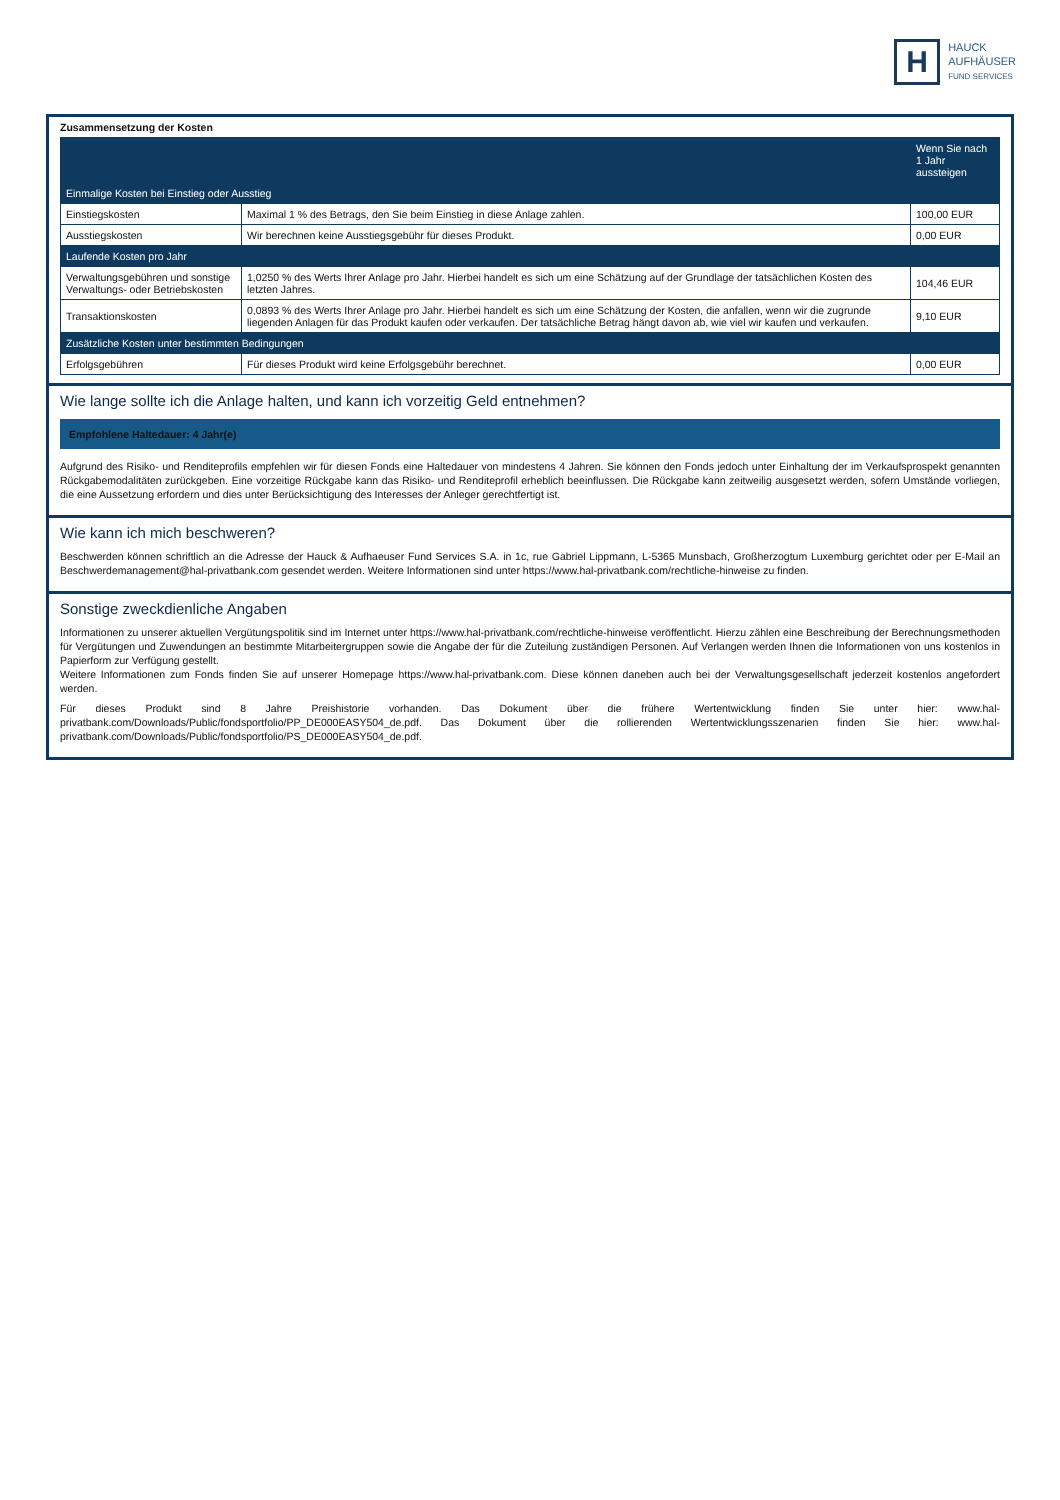H
HAUCK
AUFHÄUSER
FUND SERVICES
Zusammensetzung der Kosten
| | | Wenn Sie nach 1 Jahr aussteigen |
| --- | --- | --- |
| Einmalige Kosten bei Einstieg oder Ausstieg | | |
| Einstiegskosten | Maximal 1 % des Betrags, den Sie beim Einstieg in diese Anlage zahlen. | 100,00 EUR |
| Ausstiegskosten | Wir berechnen keine Ausstiegsgebühr für dieses Produkt. | 0,00 EUR |
| Laufende Kosten pro Jahr | | |
| Verwaltungsgebühren und sonstige Verwaltungs- oder Betriebskosten | 1,0250 % des Werts Ihrer Anlage pro Jahr. Hierbei handelt es sich um eine Schätzung auf der Grundlage der tatsächlichen Kosten des letzten Jahres. | 104,46 EUR |
| Transaktionskosten | 0,0893 % des Werts Ihrer Anlage pro Jahr. Hierbei handelt es sich um eine Schätzung der Kosten, die anfallen, wenn wir die zugrunde liegenden Anlagen für das Produkt kaufen oder verkaufen. Der tatsächliche Betrag hängt davon ab, wie viel wir kaufen und verkaufen. | 9,10 EUR |
| Zusätzliche Kosten unter bestimmten Bedingungen | | |
| Erfolgsgebühren | Für dieses Produkt wird keine Erfolgsgebühr berechnet. | 0,00 EUR |
Wie lange sollte ich die Anlage halten, und kann ich vorzeitig Geld entnehmen?
Empfohlene Haltedauer: 4 Jahr(e)
Aufgrund des Risiko- und Renditeprofils empfehlen wir für diesen Fonds eine Haltedauer von mindestens 4 Jahren. Sie können den Fonds jedoch unter Einhaltung der im Verkaufsprospekt genannten Rückgabemodalitäten zurückgeben. Eine vorzeitige Rückgabe kann das Risiko- und Renditeprofil erheblich beeinflussen. Die Rückgabe kann zeitweilig ausgesetzt werden, sofern Umstände vorliegen, die eine Aussetzung erfordern und dies unter Berücksichtigung des Interesses der Anleger gerechtfertigt ist.
Wie kann ich mich beschweren?
Beschwerden können schriftlich an die Adresse der Hauck & Aufhaeuser Fund Services S.A. in 1c, rue Gabriel Lippmann, L-5365 Munsbach, Großherzogtum Luxemburg gerichtet oder per E-Mail an Beschwerdemanagement@hal-privatbank.com gesendet werden. Weitere Informationen sind unter https://www.hal-privatbank.com/rechtliche-hinweise zu finden.
Sonstige zweckdienliche Angaben
Informationen zu unserer aktuellen Vergütungspolitik sind im Internet unter https://www.hal-privatbank.com/rechtliche-hinweise veröffentlicht. Hierzu zählen eine Beschreibung der Berechnungsmethoden für Vergütungen und Zuwendungen an bestimmte Mitarbeitergruppen sowie die Angabe der für die Zuteilung zuständigen Personen. Auf Verlangen werden Ihnen die Informationen von uns kostenlos in Papierform zur Verfügung gestellt.
Weitere Informationen zum Fonds finden Sie auf unserer Homepage https://www.hal-privatbank.com. Diese können daneben auch bei der Verwaltungsgesellschaft jederzeit kostenlos angefordert werden.
Für dieses Produkt sind 8 Jahre Preishistorie vorhanden. Das Dokument über die frühere Wertentwicklung finden Sie unter hier: www.hal-privatbank.com/Downloads/Public/fondsportfolio/PP_DE000EASY504_de.pdf. Das Dokument über die rollierenden Wertentwicklungsszenarien finden Sie hier: www.hal-privatbank.com/Downloads/Public/fondsportfolio/PS_DE000EASY504_de.pdf.